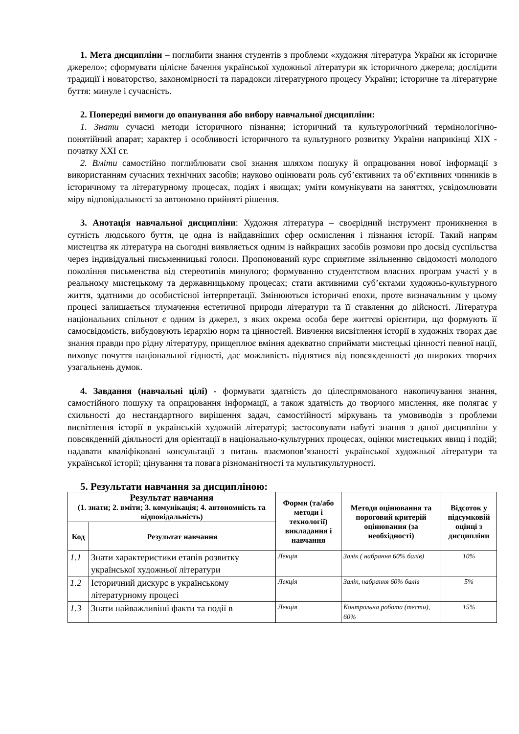1. Мета дисципліни – поглибити знання студентів з проблеми «художня література України як історичне джерело»; сформувати цілісне бачення української художньої літератури як історичного джерела; дослідити традиції і новаторство, закономірності та парадокси літературного процесу України; історичне та літературне буття: минуле і сучасність.
2. Попередні вимоги до опанування або вибору навчальної дисципліни:
1. Знати сучасні методи історичного пізнання; історичний та культурологічний термінологічно-понятійний апарат; характер і особливості історичного та культурного розвитку України наприкінці XIX - початку XXI ст.
2. Вміти самостійно поглиблювати свої знання шляхом пошуку й опрацювання нової інформації з використанням сучасних технічних засобів; науково оцінювати роль суб’єктивних та об’єктивних чинників в історичному та літературному процесах, подіях і явищах; уміти комунікувати на заняттях, усвідомлювати міру відповідальності за автономно прийняті рішення.
3. Анотація навчальної дисципліни: Художня література – своєрідний інструмент проникнення в сутність людського буття, це одна із найдавніших сфер осмислення і пізнання історії. Такий напрям мистецтва як література на сьогодні виявляється одним із найкращих засобів розмови про досвід суспільства через індивідуальні письменницькі голоси. Пропонований курс сприятиме звільненню свідомості молодого покоління письменства від стереотипів минулого; формуванню студентством власних програм участі у в реальному мистецькому та державницькому процесах; стати активними суб’єктами художньо-культурного життя, здатними до особистісної інтерпретації. Змінюються історичні епохи, проте визначальним у цьому процесі залишається тлумачення естетичної природи літератури та її ставлення до дійсності. Література національних спільнот є одним із джерел, з яких окрема особа бере життєві орієнтири, що формують її самосвідомість, вибудовують ієрархію норм та цінностей. Вивчення висвітлення історії в художніх творах дає знання правди про рідну літературу, прищеплює вміння адекватно сприймати мистецькі цінності певної нації, виховує почуття національної гідності, дає можливість піднятися від повсякденності до широких творчих узагальнень думок.
4. Завдання (навчальні цілі) - формувати здатність до цілеспрямованого накопичування знання, самостійного пошуку та опрацювання інформації, а також здатність до творчого мислення, яке полягає у схильності до нестандартного вирішення задач, самостійності міркувань та умовиводів з проблеми висвітлення історії в українській художній літературі; застосовувати набуті знання з даної дисципліни у повсякденній діяльності для орієнтації в національно-культурних процесах, оцінки мистецьких явищ і подій; надавати кваліфіковані консультації з питань взаємопов’язаності української художньої літератури та української історії; цінування та повага різноманітності та мультикультурності.
5. Результати навчання за дисципліною:
| Результат навчання (1. знати; 2. вміти; 3. комунікація; 4. автономність та відповідальність) | | Форми (та/або методи і технології) викладання і навчання | Методи оцінювання та пороговий критерій оцінювання (за необхідності) | Відсоток у підсумковій оцінці з дисципліни |
| --- | --- | --- | --- | --- |
| Код | Результат навчання | | | |
| 1.1 | Знати характеристики етапів розвитку української художньої літератури | Лекція | Залік ( набрання 60% балів) | 10% |
| 1.2 | Історичний дискурс в українському літературному процесі | Лекція | Залік, набрання 60% балів | 5% |
| 1.3 | Знати найважливіші факти та події в | Лекція | Контрольна робота (тести), 60% | 15% |